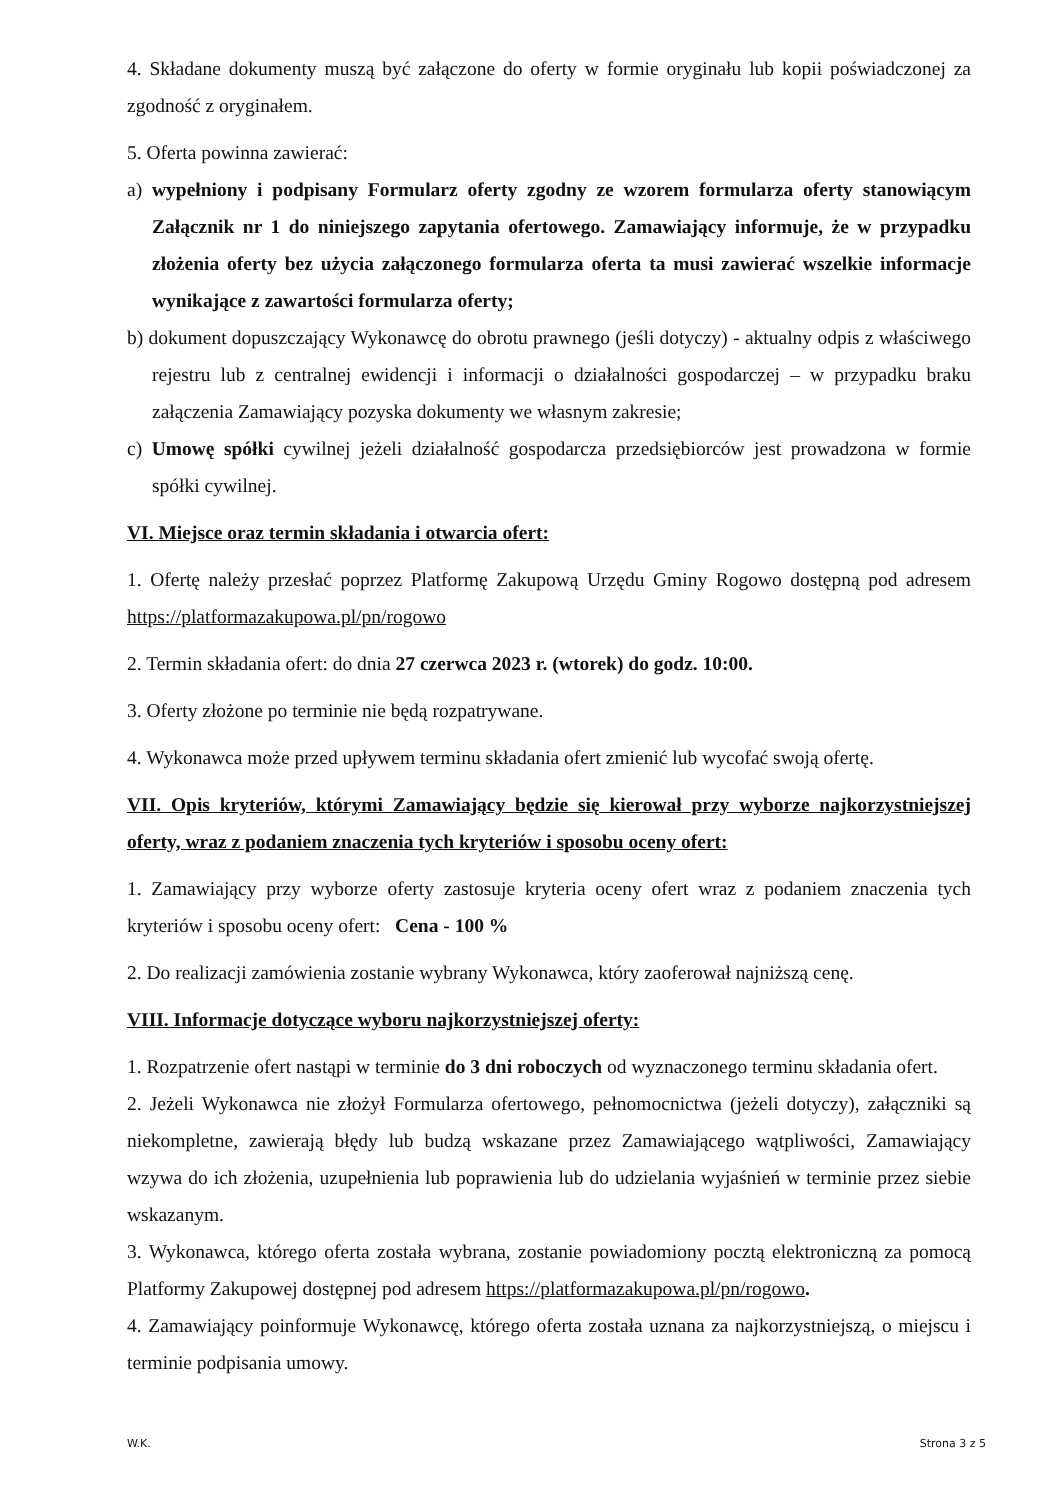4. Składane dokumenty muszą być załączone do oferty w formie oryginału lub kopii poświadczonej za zgodność z oryginałem.
5. Oferta powinna zawierać:
a) wypełniony i podpisany Formularz oferty zgodny ze wzorem formularza oferty stanowiącym Załącznik nr 1 do niniejszego zapytania ofertowego. Zamawiający informuje, że w przypadku złożenia oferty bez użycia załączonego formularza oferta ta musi zawierać wszelkie informacje wynikające z zawartości formularza oferty;
b) dokument dopuszczający Wykonawcę do obrotu prawnego (jeśli dotyczy) - aktualny odpis z właściwego rejestru lub z centralnej ewidencji i informacji o działalności gospodarczej – w przypadku braku załączenia Zamawiający pozyska dokumenty we własnym zakresie;
c) Umowę spółki cywilnej jeżeli działalność gospodarcza przedsiębiorców jest prowadzona w formie spółki cywilnej.
VI. Miejsce oraz termin składania i otwarcia ofert:
1. Ofertę należy przesłać poprzez Platformę Zakupową Urzędu Gminy Rogowo dostępną pod adresem https://platformazakupowa.pl/pn/rogowo
2. Termin składania ofert: do dnia 27 czerwca 2023 r. (wtorek) do godz. 10:00.
3. Oferty złożone po terminie nie będą rozpatrywane.
4. Wykonawca może przed upływem terminu składania ofert zmienić lub wycofać swoją ofertę.
VII. Opis kryteriów, którymi Zamawiający będzie się kierował przy wyborze najkorzystniejszej oferty, wraz z podaniem znaczenia tych kryteriów i sposobu oceny ofert:
1. Zamawiający przy wyborze oferty zastosuje kryteria oceny ofert wraz z podaniem znaczenia tych kryteriów i sposobu oceny ofert: Cena - 100 %
2. Do realizacji zamówienia zostanie wybrany Wykonawca, który zaoferował najniższą cenę.
VIII. Informacje dotyczące wyboru najkorzystniejszej oferty:
1. Rozpatrzenie ofert nastąpi w terminie do 3 dni roboczych od wyznaczonego terminu składania ofert.
2. Jeżeli Wykonawca nie złożył Formularza ofertowego, pełnomocnictwa (jeżeli dotyczy), załączniki są niekompletne, zawierają błędy lub budzą wskazane przez Zamawiającego wątpliwości, Zamawiający wzywa do ich złożenia, uzupełnienia lub poprawienia lub do udzielania wyjaśnień w terminie przez siebie wskazanym.
3. Wykonawca, którego oferta została wybrana, zostanie powiadomiony pocztą elektroniczną za pomocą Platformy Zakupowej dostępnej pod adresem https://platformazakupowa.pl/pn/rogowo.
4. Zamawiający poinformuje Wykonawcę, którego oferta została uznana za najkorzystniejszą, o miejscu i terminie podpisania umowy.
W.K. Strona 3 z 5